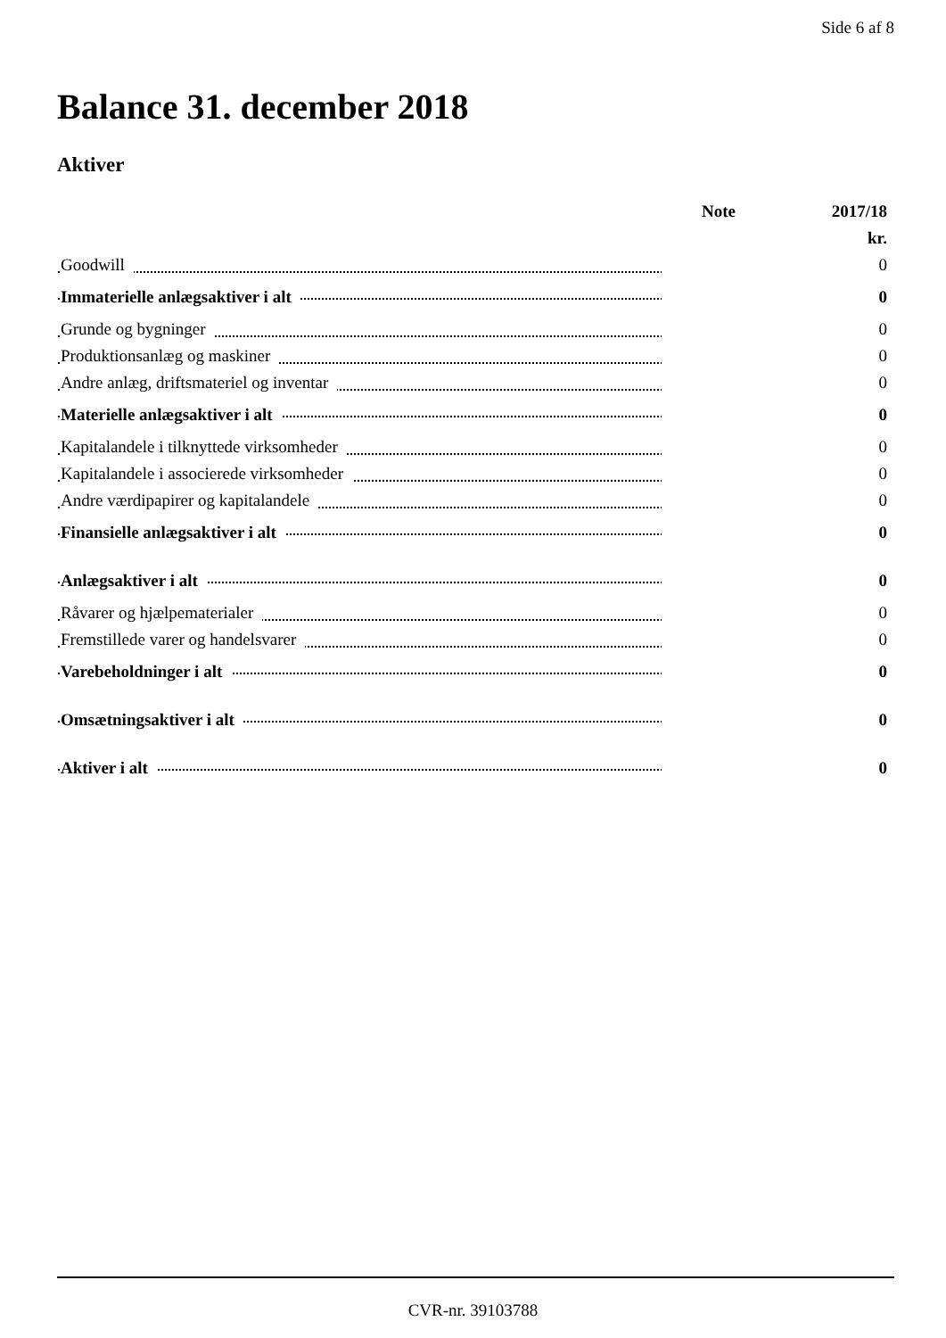Side 6 af 8
Balance 31. december 2018
Aktiver
| | Note | 2017/18 |
| --- | --- | --- |
| | | kr. |
| Goodwill | | 0 |
| Immaterielle anlægsaktiver i alt | | 0 |
| Grunde og bygninger | | 0 |
| Produktionsanlæg og maskiner | | 0 |
| Andre anlæg, driftsmateriel og inventar | | 0 |
| Materielle anlægsaktiver i alt | | 0 |
| Kapitalandele i tilknyttede virksomheder | | 0 |
| Kapitalandele i associerede virksomheder | | 0 |
| Andre værdipapirer og kapitalandele | | 0 |
| Finansielle anlægsaktiver i alt | | 0 |
| Anlægsaktiver i alt | | 0 |
| Råvarer og hjælpematerialer | | 0 |
| Fremstillede varer og handelsvarer | | 0 |
| Varebeholdninger i alt | | 0 |
| Omsætningsaktiver i alt | | 0 |
| Aktiver i alt | | 0 |
CVR-nr. 39103788